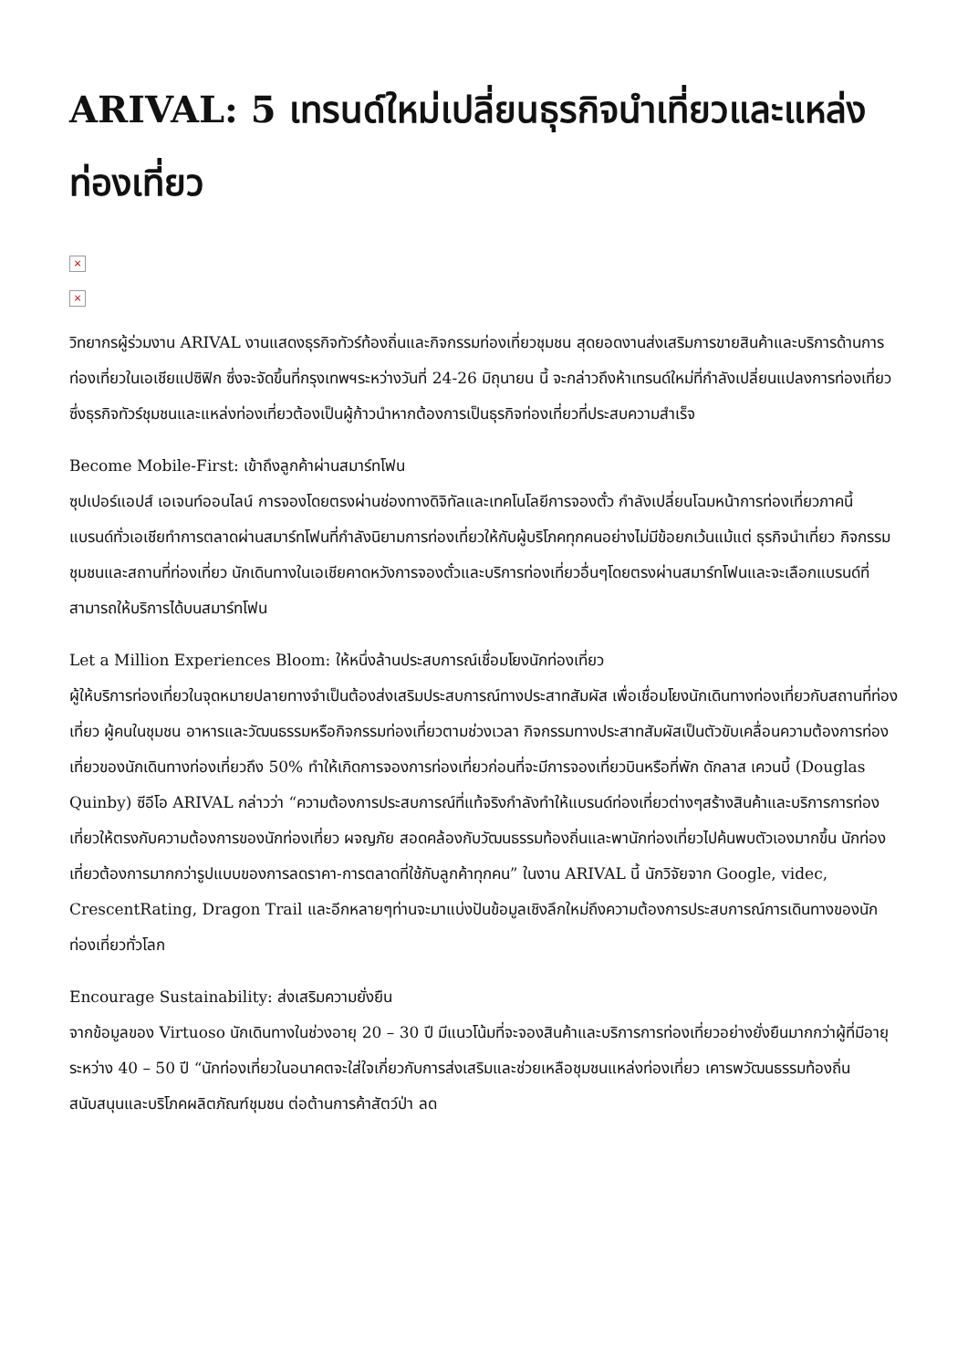ARIVAL: 5 เทรนด์ใหม่เปลี่ยนธุรกิจนำเที่ยวและแหล่งท่องเที่ยว
×
×
วิทยากรผู้ร่วมงาน ARIVAL งานแสดงธุรกิจทัวร์ท้องถิ่นและกิจกรรมท่องเที่ยวชุมชน สุดยอดงานส่งเสริมการขายสินค้าและบริการด้านการท่องเที่ยวในเอเชียแปซิฟิก ซึ่งจะจัดขึ้นที่กรุงเทพฯระหว่างวันที่ 24-26 มิถุนายน นี้ จะกล่าวถึงห้าเทรนด์ใหม่ที่กำลังเปลี่ยนแปลงการท่องเที่ยว ซึ่งธุรกิจทัวร์ชุมชนและแหล่งท่องเที่ยวต้องเป็นผู้ก้าวนำหากต้องการเป็นธุรกิจท่องเที่ยวที่ประสบความสำเร็จ
Become Mobile-First: เข้าถึงลูกค้าผ่านสมาร์ทโฟน
ซุปเปอร์แอปส์ เอเจนท์ออนไลน์ การจองโดยตรงผ่านช่องทางดิจิทัลและเทคโนโลยีการจองตั๋ว กำลังเปลี่ยนโฉมหน้าการท่องเที่ยวภาคนี้ แบรนด์ทั่วเอเชียทำการตลาดผ่านสมาร์ทโฟนที่กำลังนิยามการท่องเที่ยวให้กับผู้บริโภคทุกคนอย่างไม่มีข้อยกเว้นแม้แต่ ธุรกิจนำเที่ยว กิจกรรมชุมชนและสถานที่ท่องเที่ยว นักเดินทางในเอเชียคาดหวังการจองตั๋วและบริการท่องเที่ยวอื่นๆโดยตรงผ่านสมาร์ทโฟนและจะเลือกแบรนด์ที่สามารถให้บริการได้บนสมาร์ทโฟน
Let a Million Experiences Bloom: ให้หนึ่งล้านประสบการณ์เชื่อมโยงนักท่องเที่ยว
ผู้ให้บริการท่องเที่ยวในจุดหมายปลายทางจำเป็นต้องส่งเสริมประสบการณ์ทางประสาทสัมผัส เพื่อเชื่อมโยงนักเดินทางท่องเที่ยวกับสถานที่ท่องเที่ยว ผู้คนในชุมชน อาหารและวัฒนธรรมหรือกิจกรรมท่องเที่ยวตามช่วงเวลา กิจกรรมทางประสาทสัมผัสเป็นตัวขับเคลื่อนความต้องการท่องเที่ยวของนักเดินทางท่องเที่ยวถึง 50% ทำให้เกิดการจองการท่องเที่ยวก่อนที่จะมีการจองเที่ยวบินหรือที่พัก ดักลาส เควนบี้ (Douglas Quinby) ซีอีโอ ARIVAL กล่าวว่า “ความต้องการประสบการณ์ที่แท้จริงกำลังทำให้แบรนด์ท่องเที่ยวต่างๆสร้างสินค้าและบริการการท่องเที่ยวให้ตรงกับความต้องการของนักท่องเที่ยว ผจญภัย สอดคล้องกับวัฒนธรรมท้องถิ่นและพานักท่องเที่ยวไปค้นพบตัวเองมากขึ้น นักท่องเที่ยวต้องการมากกว่ารูปแบบของการลดราคา-การตลาดที่ใช้กับลูกค้าทุกคน” ในงาน ARIVAL นี้ นักวิจัยจาก Google, videc, CrescentRating, Dragon Trail และอีกหลายๆท่านจะมาแบ่งปันข้อมูลเชิงลึกใหม่ถึงความต้องการประสบการณ์การเดินทางของนักท่องเที่ยวทั่วโลก
Encourage Sustainability: ส่งเสริมความยั่งยืน
จากข้อมูลของ Virtuoso นักเดินทางในช่วงอายุ 20 – 30 ปี มีแนวโน้มที่จะจองสินค้าและบริการการท่องเที่ยวอย่างยั่งยืนมากกว่าผู้ที่มีอายุระหว่าง 40 – 50 ปี “นักท่องเที่ยวในอนาคตจะใส่ใจเกี่ยวกับการส่งเสริมและช่วยเหลือชุมชนแหล่งท่องเที่ยว เคารพวัฒนธรรมท้องถิ่น สนับสนุนและบริโภคผลิตภัณฑ์ชุมชน ต่อต้านการค้าสัตว์ป่า ลด